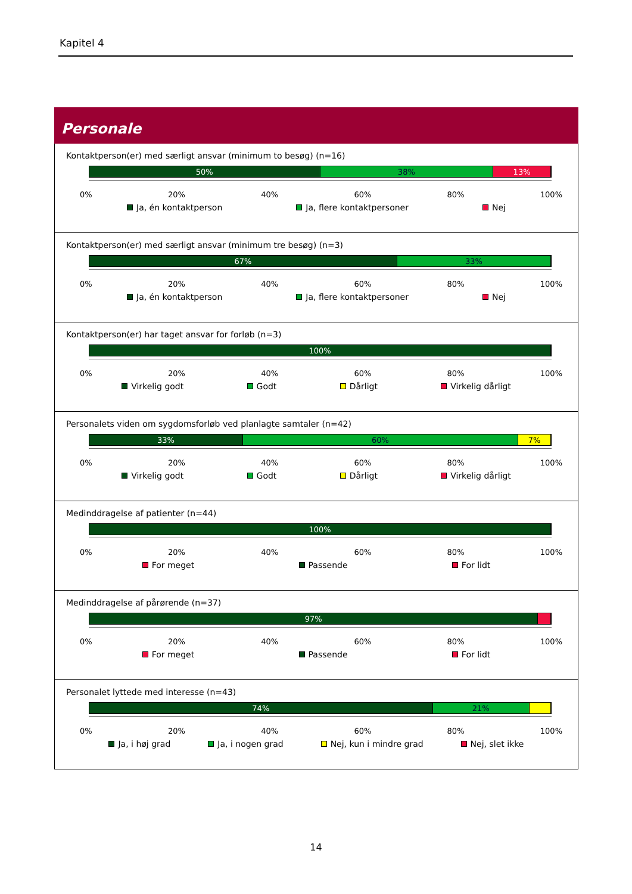Kapitel 4
Personale
Kontaktperson(er) med særligt ansvar (minimum to besøg) (n=16)
50% 38% 13%
0% 20% 40% 60% 80% 100%
Ja, én kontaktperson Ja, flere kontaktpersoner Nej
Kontaktperson(er) med særligt ansvar (minimum tre besøg) (n=3)
67% 33%
0% 20% 40% 60% 80% 100%
Ja, én kontaktperson Ja, flere kontaktpersoner Nej
Kontaktperson(er) har taget ansvar for forløb (n=3)
100%
0% 20% 40% 60% 80% 100%
Virkelig godt Godt Dårligt Virkelig dårligt
Personalets viden om sygdomsforløb ved planlagte samtaler (n=42)
33% 60% 7%
0% 20% 40% 60% 80% 100%
Virkelig godt Godt Dårligt Virkelig dårligt
Medinddragelse af patienter (n=44)
100%
0% 20% 40% 60% 80% 100%
For meget Passende For lidt
Medinddragelse af pårørende (n=37)
97%
0% 20% 40% 60% 80% 100%
For meget Passende For lidt
Personalet lyttede med interesse (n=43)
74% 21%
0% 20% 40% 60% 80% 100%
Ja, i høj grad Ja, i nogen grad Nej, kun i mindre grad Nej, slet ikke
14